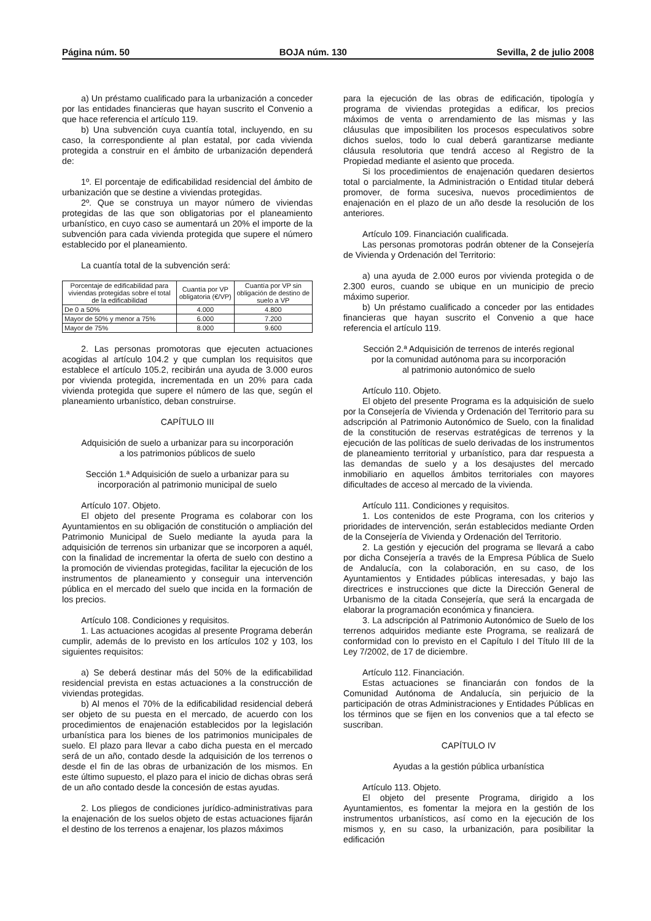Página núm. 50 BOJA núm. 130 Sevilla, 2 de julio 2008
a) Un préstamo cualificado para la urbanización a conceder por las entidades financieras que hayan suscrito el Convenio a que hace referencia el artículo 119.
b) Una subvención cuya cuantía total, incluyendo, en su caso, la correspondiente al plan estatal, por cada vivienda protegida a construir en el ámbito de urbanización dependerá de:
1º. El porcentaje de edificabilidad residencial del ámbito de urbanización que se destine a viviendas protegidas.
2º. Que se construya un mayor número de viviendas protegidas de las que son obligatorias por el planeamiento urbanístico, en cuyo caso se aumentará un 20% el importe de la subvención para cada vivienda protegida que supere el número establecido por el planeamiento.
La cuantía total de la subvención será:
| Porcentaje de edificabilidad para viviendas protegidas sobre el total de la edificabilidad | Cuantía por VP obligatoria (€/VP) | Cuantía por VP sin obligación de destino de suelo a VP |
| --- | --- | --- |
| De 0 a 50% | 4.000 | 4.800 |
| Mayor de 50% y menor a 75% | 6.000 | 7.200 |
| Mayor de 75% | 8.000 | 9.600 |
2. Las personas promotoras que ejecuten actuaciones acogidas al artículo 104.2 y que cumplan los requisitos que establece el artículo 105.2, recibirán una ayuda de 3.000 euros por vivienda protegida, incrementada en un 20% para cada vivienda protegida que supere el número de las que, según el planeamiento urbanístico, deban construirse.
CAPÍTULO III
Adquisición de suelo a urbanizar para su incorporación
a los patrimonios públicos de suelo
Sección 1.ª Adquisición de suelo a urbanizar para su
incorporación al patrimonio municipal de suelo
Artículo 107. Objeto.
El objeto del presente Programa es colaborar con los Ayuntamientos en su obligación de constitución o ampliación del Patrimonio Municipal de Suelo mediante la ayuda para la adquisición de terrenos sin urbanizar que se incorporen a aquél, con la finalidad de incrementar la oferta de suelo con destino a la promoción de viviendas protegidas, facilitar la ejecución de los instrumentos de planeamiento y conseguir una intervención pública en el mercado del suelo que incida en la formación de los precios.
Artículo 108. Condiciones y requisitos.
1. Las actuaciones acogidas al presente Programa deberán cumplir, además de lo previsto en los artículos 102 y 103, los siguientes requisitos:
a) Se deberá destinar más del 50% de la edificabilidad residencial prevista en estas actuaciones a la construcción de viviendas protegidas.
b) Al menos el 70% de la edificabilidad residencial deberá ser objeto de su puesta en el mercado, de acuerdo con los procedimientos de enajenación establecidos por la legislación urbanística para los bienes de los patrimonios municipales de suelo. El plazo para llevar a cabo dicha puesta en el mercado será de un año, contado desde la adquisición de los terrenos o desde el fin de las obras de urbanización de los mismos. En este último supuesto, el plazo para el inicio de dichas obras será de un año contado desde la concesión de estas ayudas.
2. Los pliegos de condiciones jurídico-administrativas para la enajenación de los suelos objeto de estas actuaciones fijarán el destino de los terrenos a enajenar, los plazos máximos
para la ejecución de las obras de edificación, tipología y programa de viviendas protegidas a edificar, los precios máximos de venta o arrendamiento de las mismas y las cláusulas que imposibiliten los procesos especulativos sobre dichos suelos, todo lo cual deberá garantizarse mediante cláusula resolutoria que tendrá acceso al Registro de la Propiedad mediante el asiento que proceda.
Si los procedimientos de enajenación quedaren desiertos total o parcialmente, la Administración o Entidad titular deberá promover, de forma sucesiva, nuevos procedimientos de enajenación en el plazo de un año desde la resolución de los anteriores.
Artículo 109. Financiación cualificada.
Las personas promotoras podrán obtener de la Consejería de Vivienda y Ordenación del Territorio:
a) una ayuda de 2.000 euros por vivienda protegida o de 2.300 euros, cuando se ubique en un municipio de precio máximo superior.
b) Un préstamo cualificado a conceder por las entidades financieras que hayan suscrito el Convenio a que hace referencia el artículo 119.
Sección 2.ª Adquisición de terrenos de interés regional
por la comunidad autónoma para su incorporación
al patrimonio autonómico de suelo
Artículo 110. Objeto.
El objeto del presente Programa es la adquisición de suelo por la Consejería de Vivienda y Ordenación del Territorio para su adscripción al Patrimonio Autonómico de Suelo, con la finalidad de la constitución de reservas estratégicas de terrenos y la ejecución de las políticas de suelo derivadas de los instrumentos de planeamiento territorial y urbanístico, para dar respuesta a las demandas de suelo y a los desajustes del mercado inmobiliario en aquellos ámbitos territoriales con mayores dificultades de acceso al mercado de la vivienda.
Artículo 111. Condiciones y requisitos.
1. Los contenidos de este Programa, con los criterios y prioridades de intervención, serán establecidos mediante Orden de la Consejería de Vivienda y Ordenación del Territorio.
2. La gestión y ejecución del programa se llevará a cabo por dicha Consejería a través de la Empresa Pública de Suelo de Andalucía, con la colaboración, en su caso, de los Ayuntamientos y Entidades públicas interesadas, y bajo las directrices e instrucciones que dicte la Dirección General de Urbanismo de la citada Consejería, que será la encargada de elaborar la programación económica y financiera.
3. La adscripción al Patrimonio Autonómico de Suelo de los terrenos adquiridos mediante este Programa, se realizará de conformidad con lo previsto en el Capítulo I del Título III de la Ley 7/2002, de 17 de diciembre.
Artículo 112. Financiación.
Estas actuaciones se financiarán con fondos de la Comunidad Autónoma de Andalucía, sin perjuicio de la participación de otras Administraciones y Entidades Públicas en los términos que se fijen en los convenios que a tal efecto se suscriban.
CAPÍTULO IV
Ayudas a la gestión pública urbanística
Artículo 113. Objeto.
El objeto del presente Programa, dirigido a los Ayuntamientos, es fomentar la mejora en la gestión de los instrumentos urbanísticos, así como en la ejecución de los mismos y, en su caso, la urbanización, para posibilitar la edificación